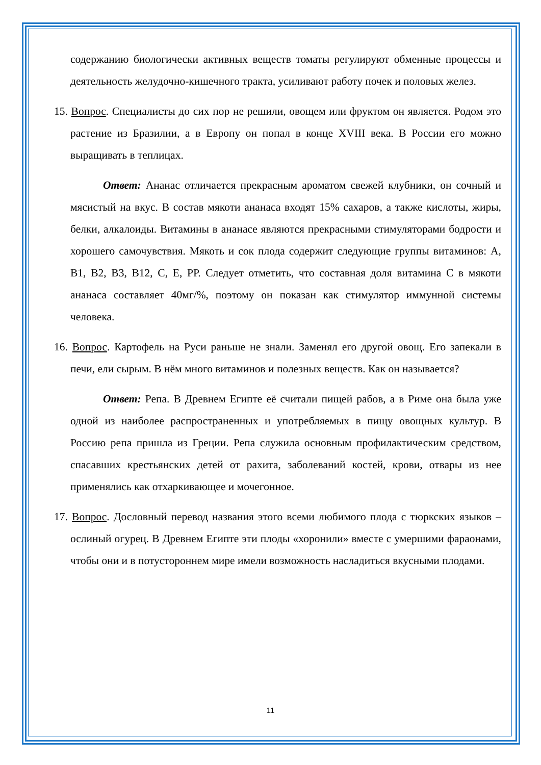содержанию биологически активных веществ томаты регулируют обменные процессы и деятельность желудочно-кишечного тракта, усиливают работу почек и половых желез.
15. Вопрос. Специалисты до сих пор не решили, овощем или фруктом он является. Родом это растение из Бразилии, а в Европу он попал в конце XVIII века. В России его можно выращивать в теплицах.
Ответ: Ананас отличается прекрасным ароматом свежей клубники, он сочный и мясистый на вкус. В состав мякоти ананаса входят 15% сахаров, а также кислоты, жиры, белки, алкалоиды. Витамины в ананасе являются прекрасными стимуляторами бодрости и хорошего самочувствия. Мякоть и сок плода содержит следующие группы витаминов: А, В1, В2, В3, В12, С, Е, РР. Следует отметить, что составная доля витамина С в мякоти ананаса составляет 40мг/%, поэтому он показан как стимулятор иммунной системы человека.
16. Вопрос. Картофель на Руси раньше не знали. Заменял его другой овощ. Его запекали в печи, ели сырым. В нём много витаминов и полезных веществ. Как он называется?
Ответ: Репа. В Древнем Египте её считали пищей рабов, а в Риме она была уже одной из наиболее распространенных и употребляемых в пищу овощных культур. В Россию репа пришла из Греции. Репа служила основным профилактическим средством, спасавших крестьянских детей от рахита, заболеваний костей, крови, отвары из нее применялись как отхаркивающее и мочегонное.
17. Вопрос. Дословный перевод названия этого всеми любимого плода с тюркских языков – ослиный огурец. В Древнем Египте эти плоды «хоронили» вместе с умершими фараонами, чтобы они и в потустороннем мире имели возможность насладиться вкусными плодами.
11